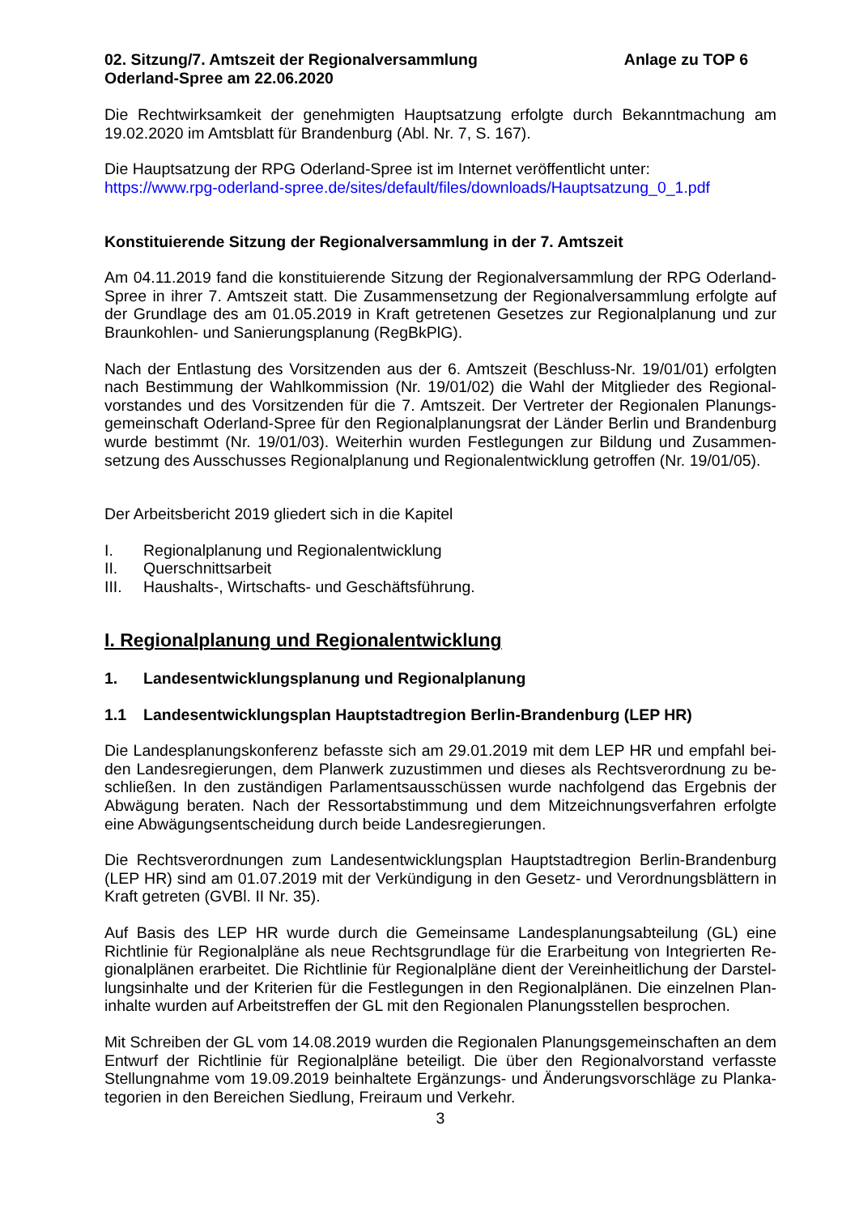02. Sitzung/7. Amtszeit der Regionalversammlung
Oderland-Spree am 22.06.2020
Anlage zu TOP 6
Die Rechtwirksamkeit der genehmigten Hauptsatzung erfolgte durch Bekanntmachung am 19.02.2020 im Amtsblatt für Brandenburg (Abl. Nr. 7, S. 167).
Die Hauptsatzung der RPG Oderland-Spree ist im Internet veröffentlicht unter:
https://www.rpg-oderland-spree.de/sites/default/files/downloads/Hauptsatzung_0_1.pdf
Konstituierende Sitzung der Regionalversammlung in der 7. Amtszeit
Am 04.11.2019 fand die konstituierende Sitzung der Regionalversammlung der RPG Oderland-Spree in ihrer 7. Amtszeit statt. Die Zusammensetzung der Regionalversammlung erfolgte auf der Grundlage des am 01.05.2019 in Kraft getretenen Gesetzes zur Regionalplanung und zur Braunkohlen- und Sanierungsplanung (RegBkPlG).
Nach der Entlastung des Vorsitzenden aus der 6. Amtszeit (Beschluss-Nr. 19/01/01) erfolgten nach Bestimmung der Wahlkommission (Nr. 19/01/02) die Wahl der Mitglieder des Regional­vorstandes und des Vorsitzenden für die 7. Amtszeit. Der Vertreter der Regionalen Planungs­gemeinschaft Oderland-Spree für den Regionalplanungsrat der Länder Berlin und Brandenburg wurde bestimmt (Nr. 19/01/03). Weiterhin wurden Festlegungen zur Bildung und Zusammen­setzung des Ausschusses Regionalplanung und Regionalentwicklung getroffen (Nr. 19/01/05).
Der Arbeitsbericht 2019 gliedert sich in die Kapitel
I. Regionalplanung und Regionalentwicklung
II. Querschnittsarbeit
III. Haushalts-, Wirtschafts- und Geschäftsführung.
I. Regionalplanung und Regionalentwicklung
1. Landesentwicklungsplanung und Regionalplanung
1.1 Landesentwicklungsplan Hauptstadtregion Berlin-Brandenburg (LEP HR)
Die Landesplanungskonferenz befasste sich am 29.01.2019 mit dem LEP HR und empfahl bei­den Landesregierungen, dem Planwerk zuzustimmen und dieses als Rechtsverordnung zu be­schließen. In den zuständigen Parlamentsausschüssen wurde nachfolgend das Ergebnis der Abwägung beraten. Nach der Ressortabstimmung und dem Mitzeichnungsverfahren erfolgte eine Abwägungsentscheidung durch beide Landesregierungen.
Die Rechtsverordnungen zum Landesentwicklungsplan Hauptstadtregion Berlin-Brandenburg (LEP HR) sind am 01.07.2019 mit der Verkündigung in den Gesetz- und Verordnungsblättern in Kraft getreten (GVBl. II Nr. 35).
Auf Basis des LEP HR wurde durch die Gemeinsame Landesplanungsabteilung (GL) eine Richtlinie für Regionalpläne als neue Rechtsgrundlage für die Erarbeitung von Integrierten Re­gionalplänen erarbeitet. Die Richtlinie für Regionalpläne dient der Vereinheitlichung der Darstel­lungsinhalte und der Kriterien für die Festlegungen in den Regionalplänen. Die einzelnen Plan­inhalte wurden auf Arbeitstreffen der GL mit den Regionalen Planungsstellen besprochen.
Mit Schreiben der GL vom 14.08.2019 wurden die Regionalen Planungsgemeinschaften an dem Entwurf der Richtlinie für Regionalpläne beteiligt. Die über den Regionalvorstand verfasste Stellungnahme vom 19.09.2019 beinhaltete Ergänzungs- und Änderungsvorschläge zu Planka­tegorien in den Bereichen Siedlung, Freiraum und Verkehr.
3